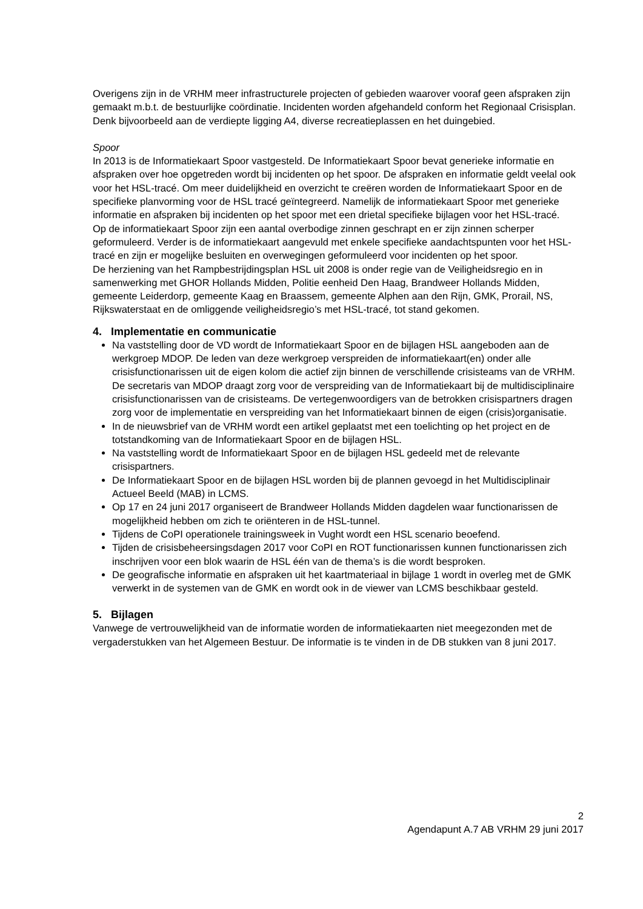Overigens zijn in de VRHM meer infrastructurele projecten of gebieden waarover vooraf geen afspraken zijn gemaakt m.b.t. de bestuurlijke coördinatie. Incidenten worden afgehandeld conform het Regionaal Crisisplan. Denk bijvoorbeeld aan de verdiepte ligging A4, diverse recreatieplassen en het duingebied.
Spoor
In 2013 is de Informatiekaart Spoor vastgesteld. De Informatiekaart Spoor bevat generieke informatie en afspraken over hoe opgetreden wordt bij incidenten op het spoor. De afspraken en informatie geldt veelal ook voor het HSL-tracé. Om meer duidelijkheid en overzicht te creëren worden de Informatiekaart Spoor en de specifieke planvorming voor de HSL tracé geïntegreerd. Namelijk de informatiekaart Spoor met generieke informatie en afspraken bij incidenten op het spoor met een drietal specifieke bijlagen voor het HSL-tracé.
Op de informatiekaart Spoor zijn een aantal overbodige zinnen geschrapt en er zijn zinnen scherper geformuleerd. Verder is de informatiekaart aangevuld met enkele specifieke aandachtspunten voor het HSL-tracé en zijn er mogelijke besluiten en overwegingen geformuleerd voor incidenten op het spoor.
De herziening van het Rampbestrijdingsplan HSL uit 2008 is onder regie van de Veiligheidsregio en in samenwerking met GHOR Hollands Midden, Politie eenheid Den Haag, Brandweer Hollands Midden, gemeente Leiderdorp, gemeente Kaag en Braassem, gemeente Alphen aan den Rijn, GMK, Prorail, NS, Rijkswaterstaat en de omliggende veiligheidsregio’s met HSL-tracé, tot stand gekomen.
4. Implementatie en communicatie
Na vaststelling door de VD wordt de Informatiekaart Spoor en de bijlagen HSL aangeboden aan de werkgroep MDOP. De leden van deze werkgroep verspreiden de informatiekaart(en) onder alle crisisfunctionarissen uit de eigen kolom die actief zijn binnen de verschillende crisisteams van de VRHM. De secretaris van MDOP draagt zorg voor de verspreiding van de Informatiekaart bij de multidisciplinaire crisisfunctionarissen van de crisisteams. De vertegenwoordigers van de betrokken crisispartners dragen zorg voor de implementatie en verspreiding van het Informatiekaart binnen de eigen (crisis)organisatie.
In de nieuwsbrief van de VRHM wordt een artikel geplaatst met een toelichting op het project en de totstandkoming van de Informatiekaart Spoor en de bijlagen HSL.
Na vaststelling wordt de Informatiekaart Spoor en de bijlagen HSL gedeeld met de relevante crisispartners.
De Informatiekaart Spoor en de bijlagen HSL worden bij de plannen gevoegd in het Multidisciplinair Actueel Beeld (MAB) in LCMS.
Op 17 en 24 juni 2017 organiseert de Brandweer Hollands Midden dagdelen waar functionarissen de mogelijkheid hebben om zich te oriënteren in de HSL-tunnel.
Tijdens de CoPI operationele trainingsweek in Vught wordt een HSL scenario beoefend.
Tijden de crisisbeheersingsdagen 2017 voor CoPI en ROT functionarissen kunnen functionarissen zich inschrijven voor een blok waarin de HSL één van de thema’s is die wordt besproken.
De geografische informatie en afspraken uit het kaartmateriaal in bijlage 1 wordt in overleg met de GMK verwerkt in de systemen van de GMK en wordt ook in de viewer van LCMS beschikbaar gesteld.
5. Bijlagen
Vanwege de vertrouwelijkheid van de informatie worden de informatiekaarten niet meegezonden met de vergaderstukken van het Algemeen Bestuur. De informatie is te vinden in de DB stukken van 8 juni 2017.
2
Agendapunt A.7 AB VRHM 29 juni 2017